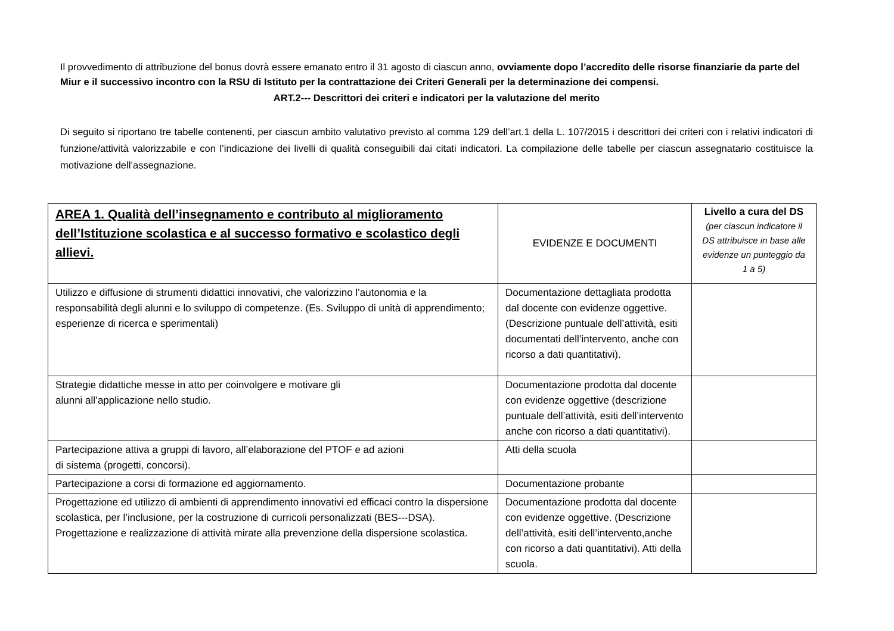Il provvedimento di attribuzione del bonus dovrà essere emanato entro il 31 agosto di ciascun anno, ovviamente dopo l’accredito delle risorse finanziarie da parte del Miur e il successivo incontro con la RSU di Istituto per la contrattazione dei Criteri Generali per la determinazione dei compensi.
ART.2--- Descrittori dei criteri e indicatori per la valutazione del merito
Di seguito si riportano tre tabelle contenenti, per ciascun ambito valutativo previsto al comma 129 dell’art.1 della L. 107/2015 i descrittori dei criteri con i relativi indicatori di funzione/attività valorizzabile e con l’indicazione dei livelli di qualità conseguibili dai citati indicatori. La compilazione delle tabelle per ciascun assegnatario costituisce la motivazione dell’assegnazione.
| AREA 1. Qualità dell’insegnamento e contributo al miglioramento dell’Istituzione scolastica e al successo formativo e scolastico degli allievi. | EVIDENZE E DOCUMENTI | Livello a cura del DS (per ciascun indicatore il DS attribuisce in base alle evidenze un punteggio da 1 a 5) |
| --- | --- | --- |
| Utilizzo e diffusione di strumenti didattici innovativi, che valorizzino l’autonomia e la responsabilità degli alunni e lo sviluppo di competenze. (Es. Sviluppo di unità di apprendimento; esperienze di ricerca e sperimentali) | Documentazione dettagliata prodotta dal docente con evidenze oggettive.(Descrizione puntuale dell’attività, esiti documentati dell’intervento, anche con ricorso a dati quantitativi). | |
| Strategie didattiche messe in atto per coinvolgere e motivare gli alunni all’applicazione nello studio. | Documentazione prodotta dal docente con evidenze oggettive (descrizione puntuale dell’attività, esiti dell’intervento anche con ricorso a dati quantitativi). | |
| Partecipazione attiva a gruppi di lavoro, all’elaborazione del PTOF e ad azioni di sistema (progetti, concorsi). | Atti della scuola | |
| Partecipazione a corsi di formazione ed aggiornamento. | Documentazione probante | |
| Progettazione ed utilizzo di ambienti di apprendimento innovativi ed efficaci contro la dispersione scolastica, per l’inclusione, per la costruzione di curricoli personalizzati (BES---DSA). Progettazione e realizzazione di attività mirate alla prevenzione della dispersione scolastica. | Documentazione prodotta dal docente con evidenze oggettive. (Descrizione dell’attività, esiti dell’intervento,anche con ricorso a dati quantitativi). Atti della scuola. | |